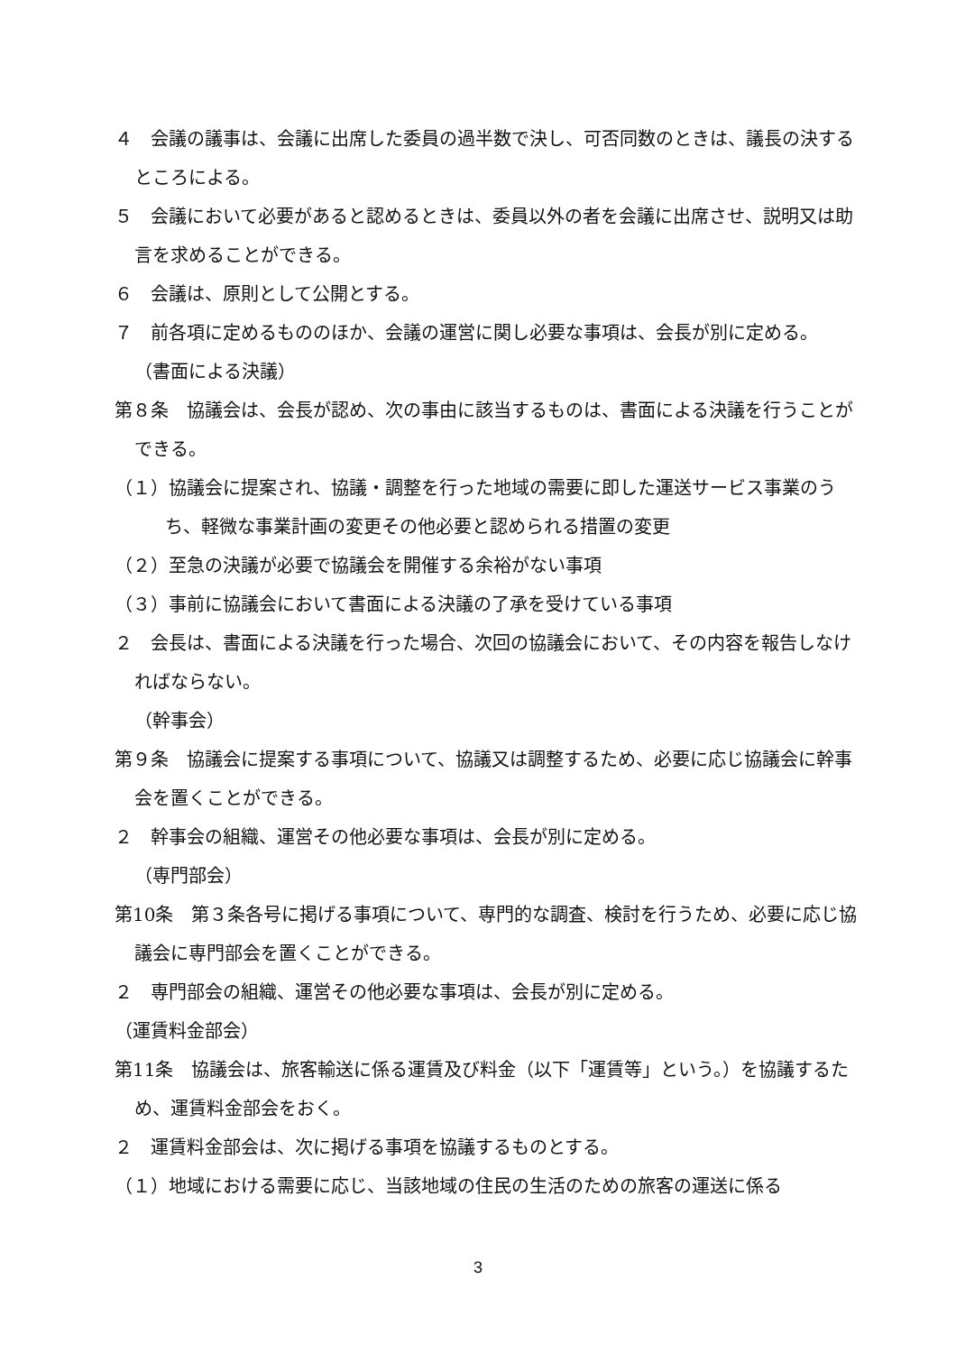４　会議の議事は、会議に出席した委員の過半数で決し、可否同数のときは、議長の決するところによる。
５　会議において必要があると認めるときは、委員以外の者を会議に出席させ、説明又は助言を求めることができる。
６　会議は、原則として公開とする。
７　前各項に定めるもののほか、会議の運営に関し必要な事項は、会長が別に定める。
（書面による決議）
第８条　協議会は、会長が認め、次の事由に該当するものは、書面による決議を行うことができる。
（１）協議会に提案され、協議・調整を行った地域の需要に即した運送サービス事業のうち、軽微な事業計画の変更その他必要と認められる措置の変更
（２）至急の決議が必要で協議会を開催する余裕がない事項
（３）事前に協議会において書面による決議の了承を受けている事項
２　会長は、書面による決議を行った場合、次回の協議会において、その内容を報告しなければならない。
（幹事会）
第９条　協議会に提案する事項について、協議又は調整するため、必要に応じ協議会に幹事会を置くことができる。
２　幹事会の組織、運営その他必要な事項は、会長が別に定める。
（専門部会）
第10条　第３条各号に掲げる事項について、専門的な調査、検討を行うため、必要に応じ協議会に専門部会を置くことができる。
２　専門部会の組織、運営その他必要な事項は、会長が別に定める。
（運賃料金部会）
第11条　協議会は、旅客輸送に係る運賃及び料金（以下「運賃等」という。）を協議するため、運賃料金部会をおく。
２　運賃料金部会は、次に掲げる事項を協議するものとする。
（１）地域における需要に応じ、当該地域の住民の生活のための旅客の運送に係る
3